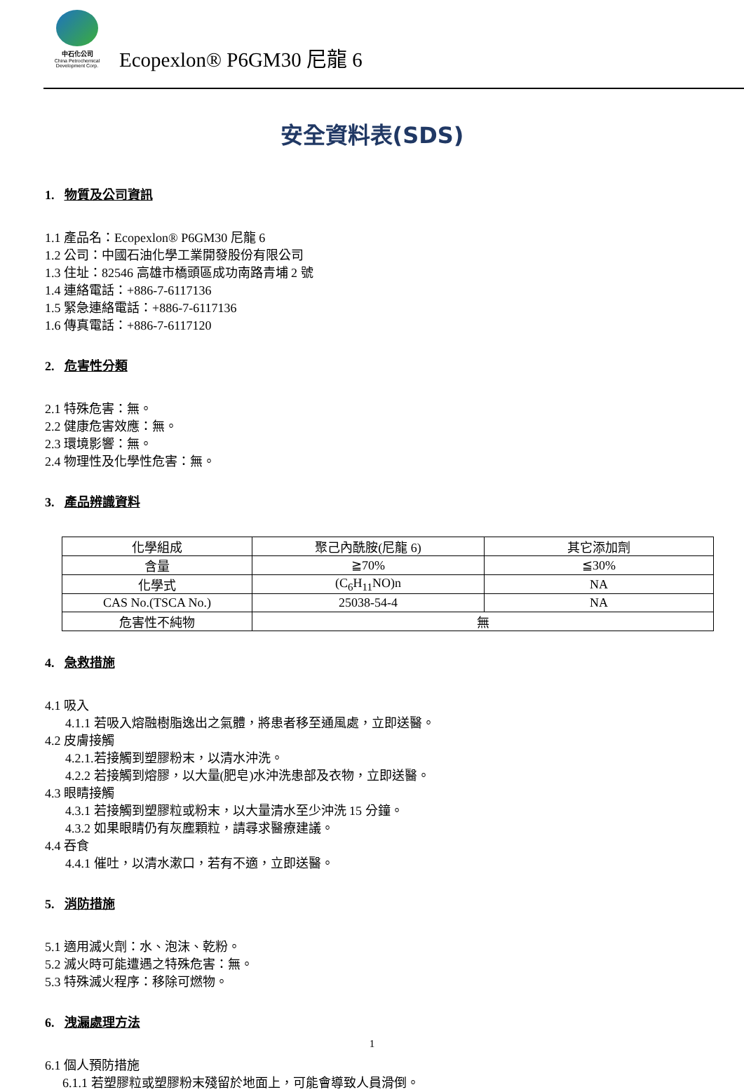中石化公司
China Petrochemical
Development Corp.
Ecopexlon® P6GM30 尼龍 6
安全資料表(SDS)
1. 物質及公司資訊
1.1 產品名：Ecopexlon® P6GM30 尼龍 6
1.2 公司：中國石油化學工業開發股份有限公司
1.3 住址：82546 高雄市橋頭區成功南路青埔 2 號
1.4 連絡電話：+886-7-6117136
1.5 緊急連絡電話：+886-7-6117136
1.6 傳真電話：+886-7-6117120
2. 危害性分類
2.1 特殊危害：無。
2.2 健康危害效應：無。
2.3 環境影響：無。
2.4 物理性及化學性危害：無。
3. 產品辨識資料
| 化學組成 | 聚己內酰胺(尼龍 6) | 其它添加劑 |
| 含量 | ≧70% | ≦30% |
| 化學式 | (C<sub>6</sub>H<sub>11</sub>NO)n | NA |
| CAS No.(TSCA No.) | 25038-54-4 | NA |
| 危害性不純物 | 無 | |
4. 急救措施
4.1 吸入
4.1.1 若吸入熔融樹脂逸出之氣體，將患者移至通風處，立即送醫。
4.2 皮膚接觸
4.2.1.若接觸到塑膠粉末，以清水沖洗。
4.2.2 若接觸到熔膠，以大量(肥皂)水沖洗患部及衣物，立即送醫。
4.3 眼睛接觸
4.3.1 若接觸到塑膠粒或粉末，以大量清水至少沖洗 15 分鐘。
4.3.2 如果眼睛仍有灰塵顆粒，請尋求醫療建議。
4.4 吞食
4.4.1 催吐，以清水漱口，若有不適，立即送醫。
5. 消防措施
5.1 適用滅火劑：水、泡沫、乾粉。
5.2 滅火時可能遭遇之特殊危害：無。
5.3 特殊滅火程序：移除可燃物。
6. 洩漏處理方法
6.1 個人預防措施
6.1.1 若塑膠粒或塑膠粉末殘留於地面上，可能會導致人員滑倒。
1